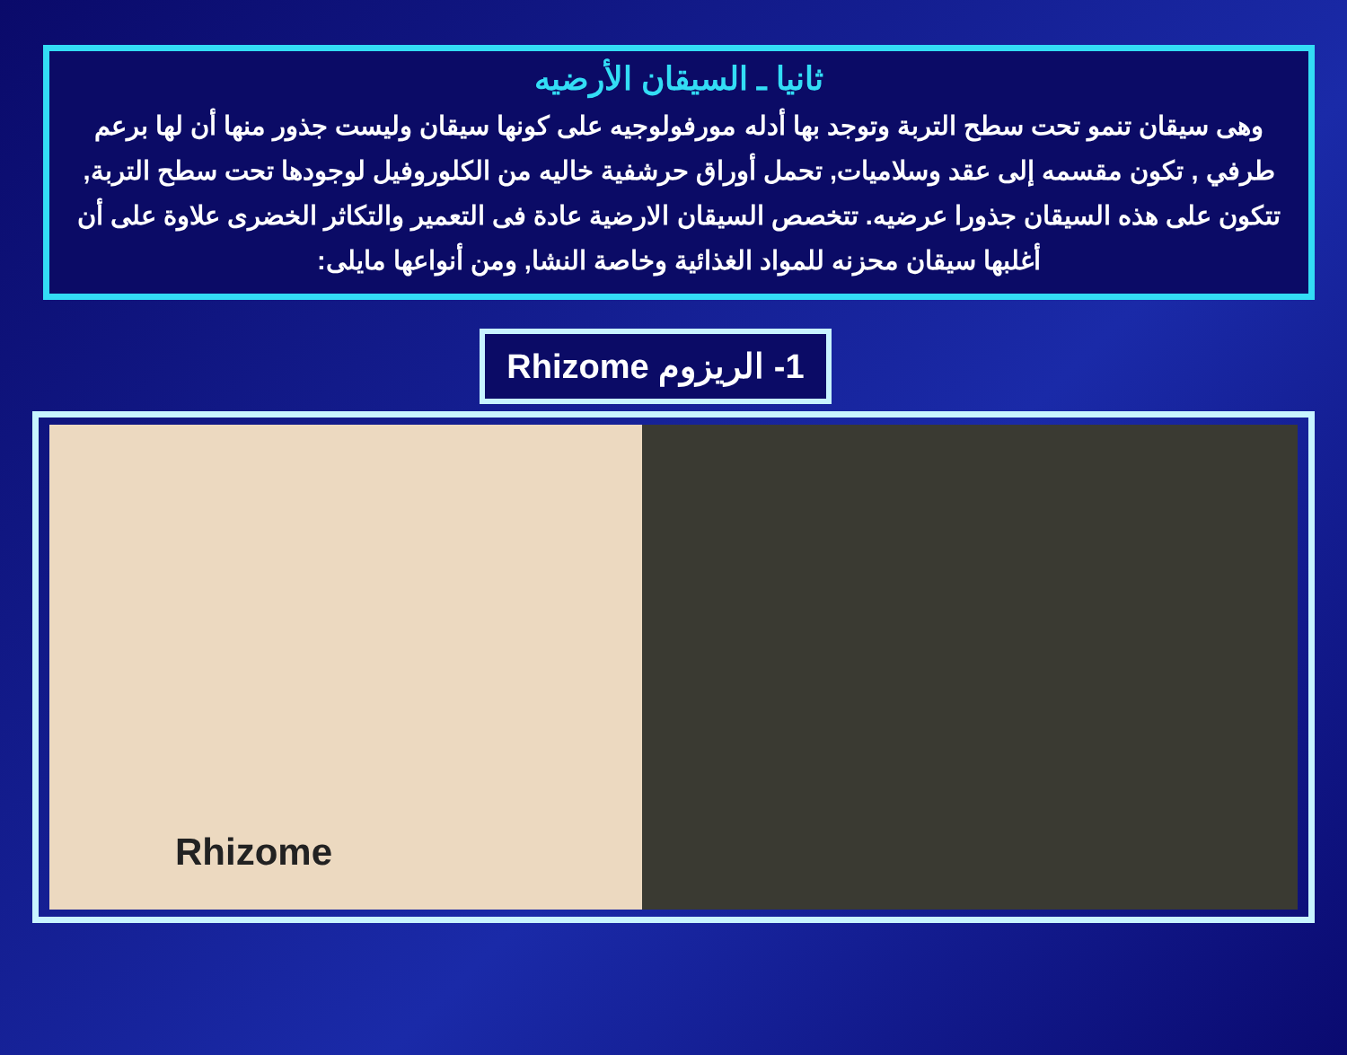ثانيا ـ السيقان الأرضيه
وهى سيقان تنمو تحت سطح التربة وتوجد بها أدله مورفولوجيه على كونها سيقان وليست جذور منها أن لها برعم طرفي , تكون مقسمه إلى عقد وسلاميات, تحمل أوراق حرشفية خاليه من الكلوروفيل لوجودها تحت سطح التربة, تتكون على هذه السيقان جذورا عرضيه. تتخصص السيقان الارضية عادة فى التعمير والتكاثر الخضرى علاوة على أن أغلبها سيقان محزنه للمواد الغذائية وخاصة النشا, ومن أنواعها مايلى:
1- الريزوم Rhizome
Rhizome